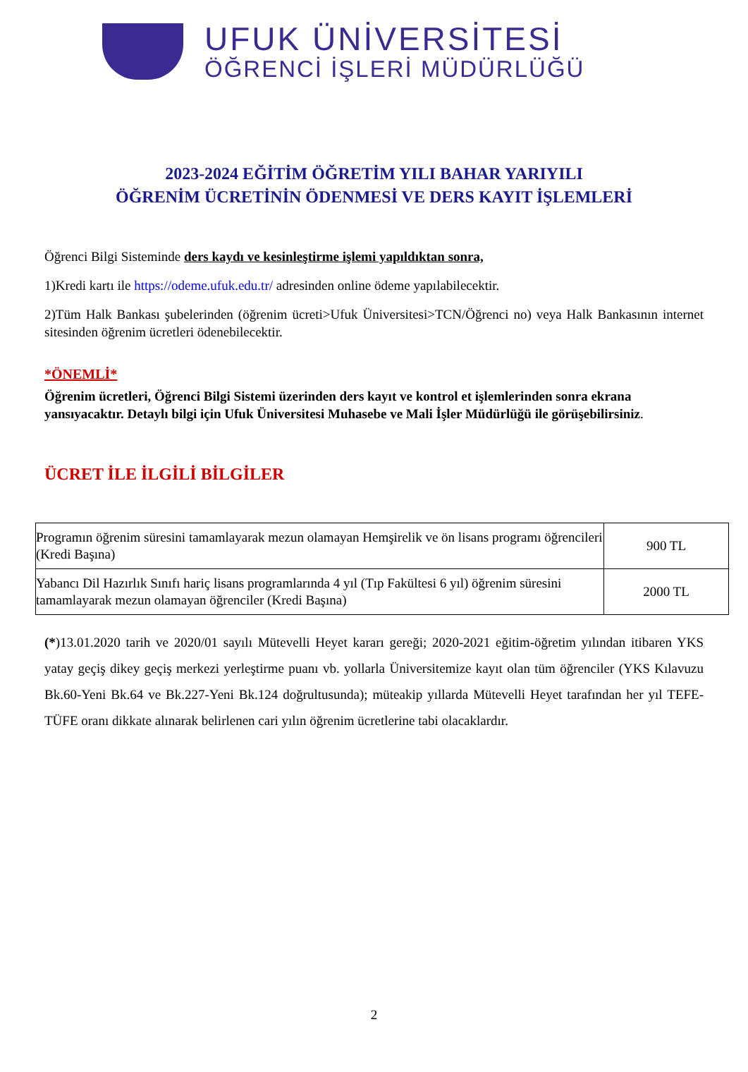UFUK ÜNİVERSİTESİ
ÖĞRENCİ İŞLERİ MÜDÜRLÜĞÜ
2023-2024 EĞİTİM ÖĞRETİM YILI BAHAR YARIYILI
ÖĞRENİM ÜCRETİNİN ÖDENMESİ VE DERS KAYIT İŞLEMLERİ
Öğrenci Bilgi Sisteminde ders kaydı ve kesinleştirme işlemi yapıldıktan sonra,
1)Kredi kartı ile https://odeme.ufuk.edu.tr/ adresinden online ödeme yapılabilecektir.
2)Tüm Halk Bankası şubelerinden (öğrenim ücreti>Ufuk Üniversitesi>TCN/Öğrenci no) veya Halk Bankasının internet sitesinden öğrenim ücretleri ödenebilecektir.
*ÖNEMLİ*
Öğrenim ücretleri, Öğrenci Bilgi Sistemi üzerinden ders kayıt ve kontrol et işlemlerinden sonra ekrana yansıyacaktır. Detaylı bilgi için Ufuk Üniversitesi Muhasebe ve Mali İşler Müdürlüğü ile görüşebilirsiniz.
ÜCRET İLE İLGİLİ BİLGİLER
| Programın öğrenim süresini tamamlayarak mezun olamayan Hemşirelik ve ön lisans programı öğrencileri (Kredi Başına) | 900 TL |
| Yabancı Dil Hazırlık Sınıfı hariç lisans programlarında 4 yıl (Tıp Fakültesi 6 yıl) öğrenim süresini tamamlayarak mezun olamayan öğrenciler (Kredi Başına) | 2000 TL |
(*)13.01.2020 tarih ve 2020/01 sayılı Mütevelli Heyet kararı gereği; 2020-2021 eğitim-öğretim yılından itibaren YKS yatay geçiş dikey geçiş merkezi yerleştirme puanı vb. yollarla Üniversitemize kayıt olan tüm öğrenciler (YKS Kılavuzu Bk.60-Yeni Bk.64 ve Bk.227-Yeni Bk.124 doğrultusunda); müteakip yıllarda Mütevelli Heyet tarafından her yıl TEFE-TÜFE oranı dikkate alınarak belirlenen cari yılın öğrenim ücretlerine tabi olacaklardır.
2